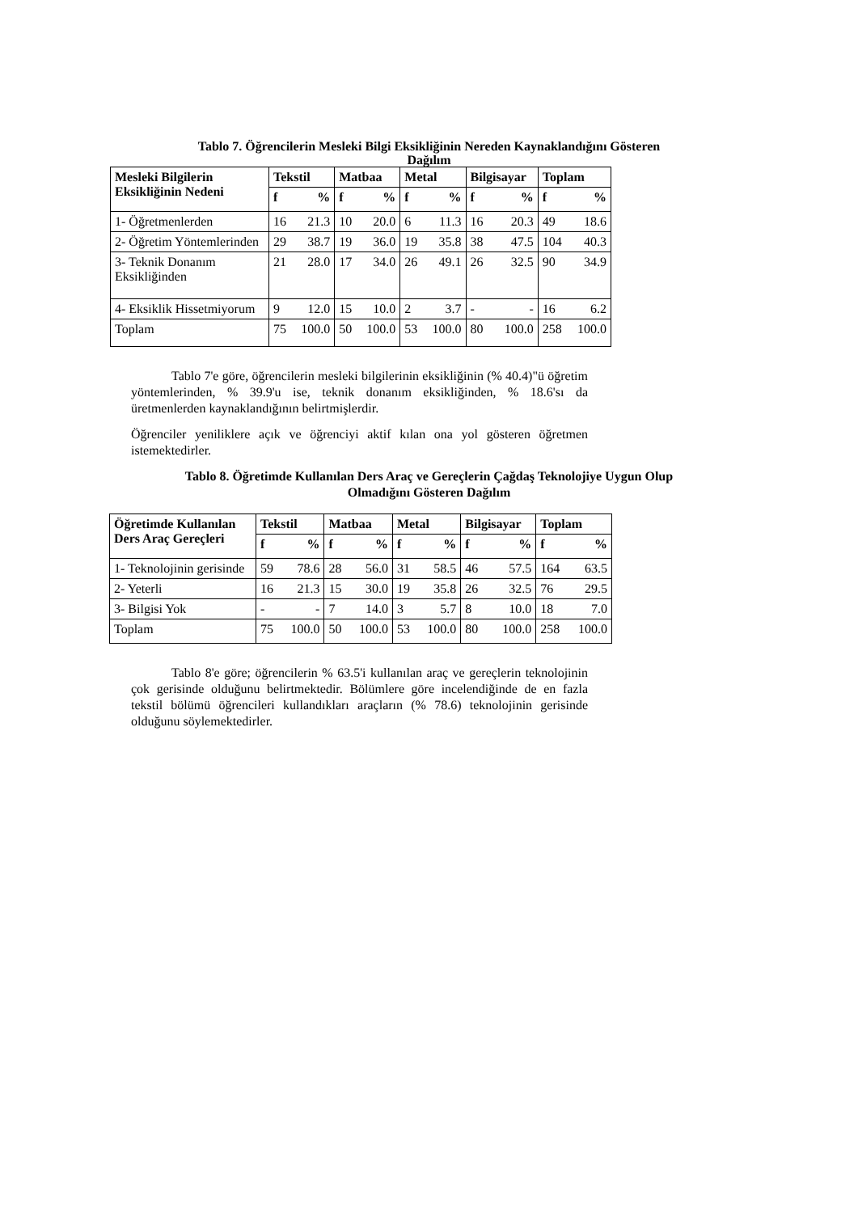Tablo 7. Öğrencilerin Mesleki Bilgi Eksikliğinin Nereden Kaynaklandığını Gösteren Dağılım
| Mesleki Bilgilerin Eksikliğinin Nedeni | Tekstil | | Matbaa | | Metal | | Bilgisayar | | Toplam | |
| --- | --- | --- | --- | --- | --- | --- | --- | --- | --- | --- |
| | f | % | f | % | f | % | f | % | f | % |
| 1- Öğretmenlerden | 16 | 21.3 | 10 | 20.0 | 6 | 11.3 | 16 | 20.3 | 49 | 18.6 |
| 2- Öğretim Yöntemlerinden | 29 | 38.7 | 19 | 36.0 | 19 | 35.8 | 38 | 47.5 | 104 | 40.3 |
| 3- Teknik Donanım Eksikliğinden | 21 | 28.0 | 17 | 34.0 | 26 | 49.1 | 26 | 32.5 | 90 | 34.9 |
| 4- Eksiklik Hissetmiyorum | 9 | 12.0 | 15 | 10.0 | 2 | 3.7 | - | - | 16 | 6.2 |
| Toplam | 75 | 100.0 | 50 | 100.0 | 53 | 100.0 | 80 | 100.0 | 258 | 100.0 |
Tablo 7'e göre, öğrencilerin mesleki bilgilerinin eksikliğinin (% 40.4)"ü öğretim yöntemlerinden, % 39.9'u ise, teknik donanım eksikliğinden, % 18.6'sı da üretmenlerden kaynaklandığının belirtmişlerdir.
Öğrenciler yeniliklere açık ve öğrenciyi aktif kılan ona yol gösteren öğretmen istemektedirler.
Tablo 8. Öğretimde Kullanılan Ders Araç ve Gereçlerin Çağdaş Teknolojiye Uygun Olup Olmadığını Gösteren Dağılım
| Öğretimde Kullanılan Ders Araç Gereçleri | Tekstil | | Matbaa | | Metal | | Bilgisayar | | Toplam | |
| --- | --- | --- | --- | --- | --- | --- | --- | --- | --- | --- |
| | f | % | f | % | f | % | f | % | f | % |
| 1- Teknolojinin gerisinde | 59 | 78.6 | 28 | 56.0 | 31 | 58.5 | 46 | 57.5 | 164 | 63.5 |
| 2- Yeterli | 16 | 21.3 | 15 | 30.0 | 19 | 35.8 | 26 | 32.5 | 76 | 29.5 |
| 3- Bilgisi Yok | - | - | 7 | 14.0 | 3 | 5.7 | 8 | 10.0 | 18 | 7.0 |
| Toplam | 75 | 100.0 | 50 | 100.0 | 53 | 100.0 | 80 | 100.0 | 258 | 100.0 |
Tablo 8'e göre; öğrencilerin % 63.5'i kullanılan araç ve gereçlerin teknolojinin çok gerisinde olduğunu belirtmektedir. Bölümlere göre incelendiğinde de en fazla tekstil bölümü öğrencileri kullandıkları araçların (% 78.6) teknolojinin gerisinde olduğunu söylemektedirler.